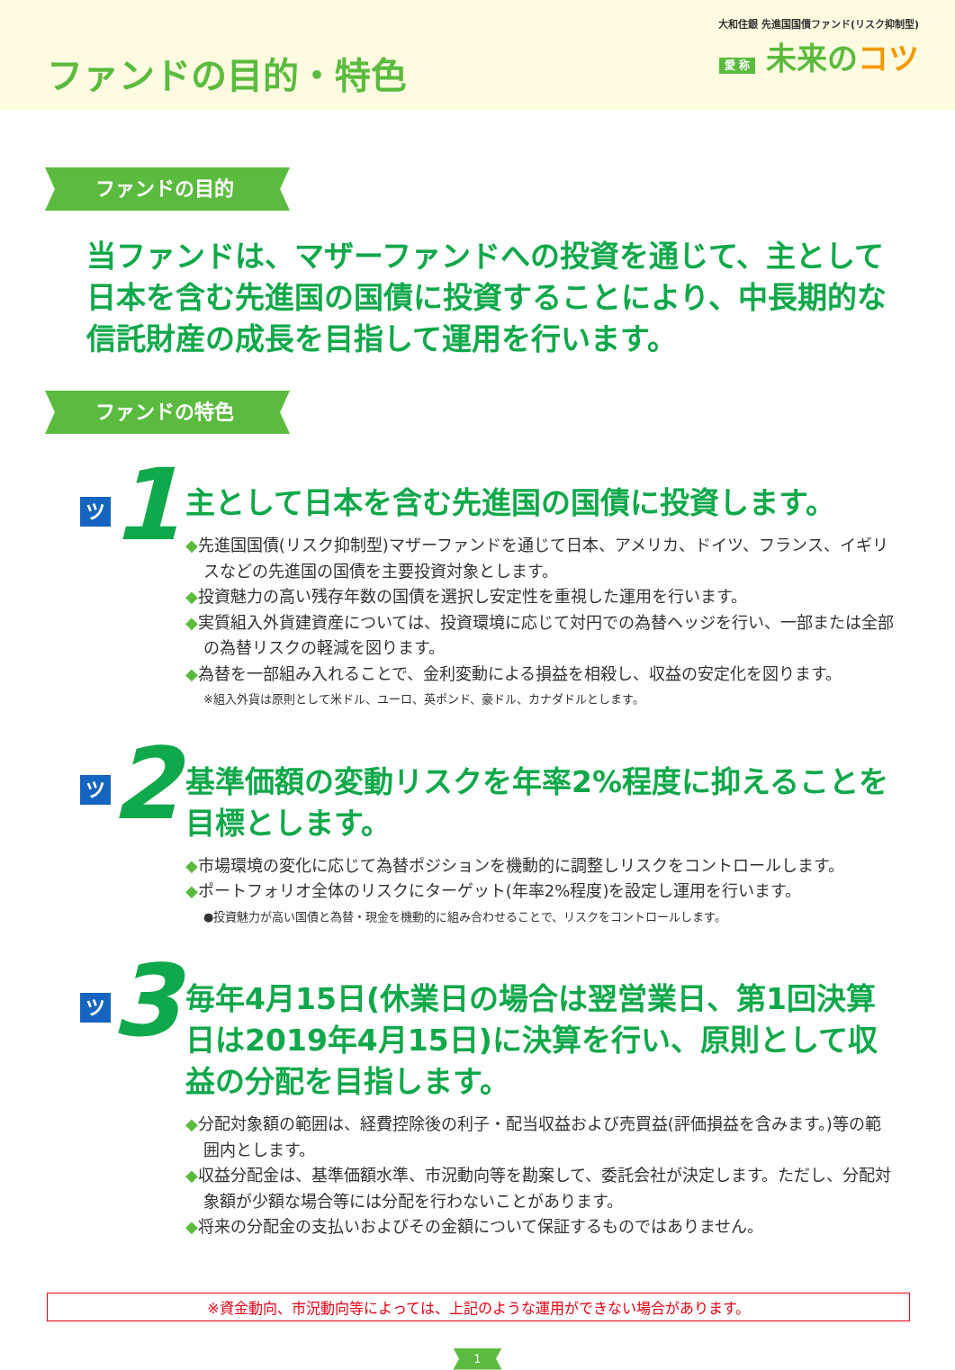ファンドの目的・特色
大和住銀 先進国国債ファンド(リスク抑制型)
愛 称 未来のコツ
ファンドの目的
当ファンドは、マザーファンドへの投資を通じて、主として日本を含む先進国の国債に投資することにより、中長期的な信託財産の成長を目指して運用を行います。
ファンドの特色
ツ 1
主として日本を含む先進国の国債に投資します。
◆先進国国債(リスク抑制型)マザーファンドを通じて日本、アメリカ、ドイツ、フランス、イギリスなどの先進国の国債を主要投資対象とします。
◆投資魅力の高い残存年数の国債を選択し安定性を重視した運用を行います。
◆実質組入外貨建資産については、投資環境に応じて対円での為替ヘッジを行い、一部または全部の為替リスクの軽減を図ります。
◆為替を一部組み入れることで、金利変動による損益を相殺し、収益の安定化を図ります。
※組入外貨は原則として米ドル、ユーロ、英ポンド、豪ドル、カナダドルとします。
ツ 2
基準価額の変動リスクを年率2%程度に抑えることを目標とします。
◆市場環境の変化に応じて為替ポジションを機動的に調整しリスクをコントロールします。
◆ポートフォリオ全体のリスクにターゲット(年率2%程度)を設定し運用を行います。
●投資魅力が高い国債と為替・現金を機動的に組み合わせることで、リスクをコントロールします。
ツ 3
毎年4月15日(休業日の場合は翌営業日、第1回決算日は2019年4月15日)に決算を行い、原則として収益の分配を目指します。
◆分配対象額の範囲は、経費控除後の利子・配当収益および売買益(評価損益を含みます。)等の範囲内とします。
◆収益分配金は、基準価額水準、市況動向等を勘案して、委託会社が決定します。ただし、分配対象額が少額な場合等には分配を行わないことがあります。
◆将来の分配金の支払いおよびその金額について保証するものではありません。
※資金動向、市況動向等によっては、上記のような運用ができない場合があります。
1